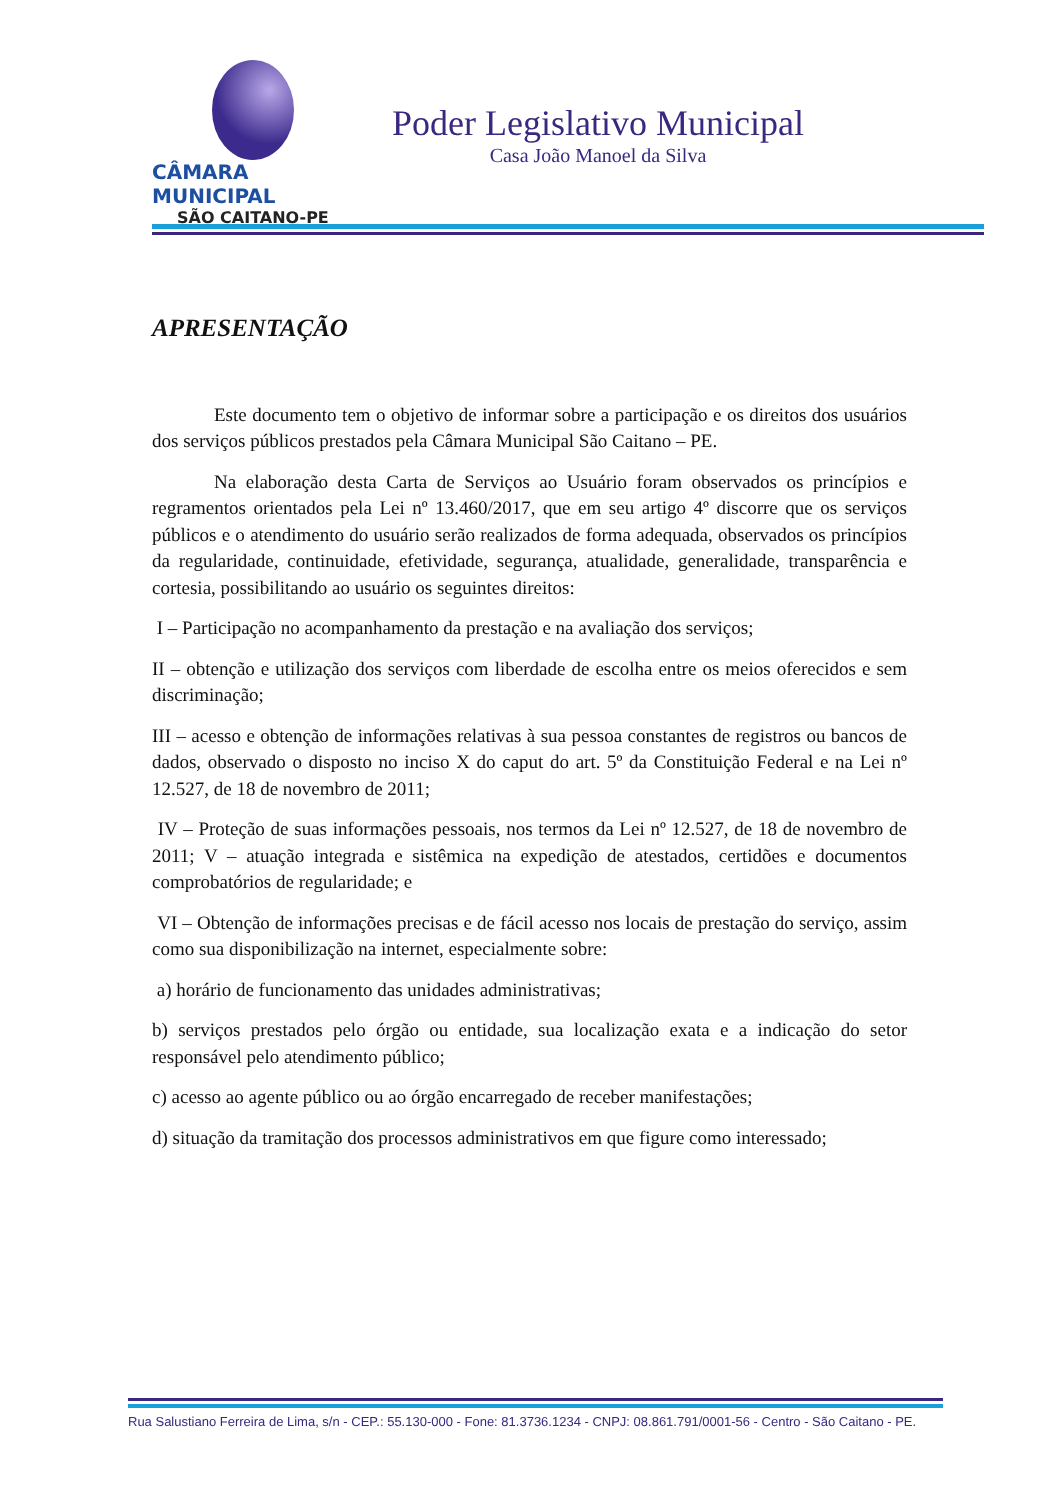CÂMARA MUNICIPAL
SÃO CAITANO-PE
Poder Legislativo Municipal
Casa João Manoel da Silva
APRESENTAÇÃO
Este documento tem o objetivo de informar sobre a participação e os direitos dos usuários dos serviços públicos prestados pela Câmara Municipal São Caitano – PE.
Na elaboração desta Carta de Serviços ao Usuário foram observados os princípios e regramentos orientados pela Lei nº 13.460/2017, que em seu artigo 4º discorre que os serviços públicos e o atendimento do usuário serão realizados de forma adequada, observados os princípios da regularidade, continuidade, efetividade, segurança, atualidade, generalidade, transparência e cortesia, possibilitando ao usuário os seguintes direitos:
I – Participação no acompanhamento da prestação e na avaliação dos serviços;
II – obtenção e utilização dos serviços com liberdade de escolha entre os meios oferecidos e sem discriminação;
III – acesso e obtenção de informações relativas à sua pessoa constantes de registros ou bancos de dados, observado o disposto no inciso X do caput do art. 5º da Constituição Federal e na Lei nº 12.527, de 18 de novembro de 2011;
IV – Proteção de suas informações pessoais, nos termos da Lei nº 12.527, de 18 de novembro de 2011; V – atuação integrada e sistêmica na expedição de atestados, certidões e documentos comprobatórios de regularidade; e
VI – Obtenção de informações precisas e de fácil acesso nos locais de prestação do serviço, assim como sua disponibilização na internet, especialmente sobre:
a) horário de funcionamento das unidades administrativas;
b) serviços prestados pelo órgão ou entidade, sua localização exata e a indicação do setor responsável pelo atendimento público;
c) acesso ao agente público ou ao órgão encarregado de receber manifestações;
d) situação da tramitação dos processos administrativos em que figure como interessado;
Rua Salustiano Ferreira de Lima, s/n - CEP.: 55.130-000 - Fone: 81.3736.1234 - CNPJ: 08.861.791/0001-56 - Centro - São Caitano - PE.